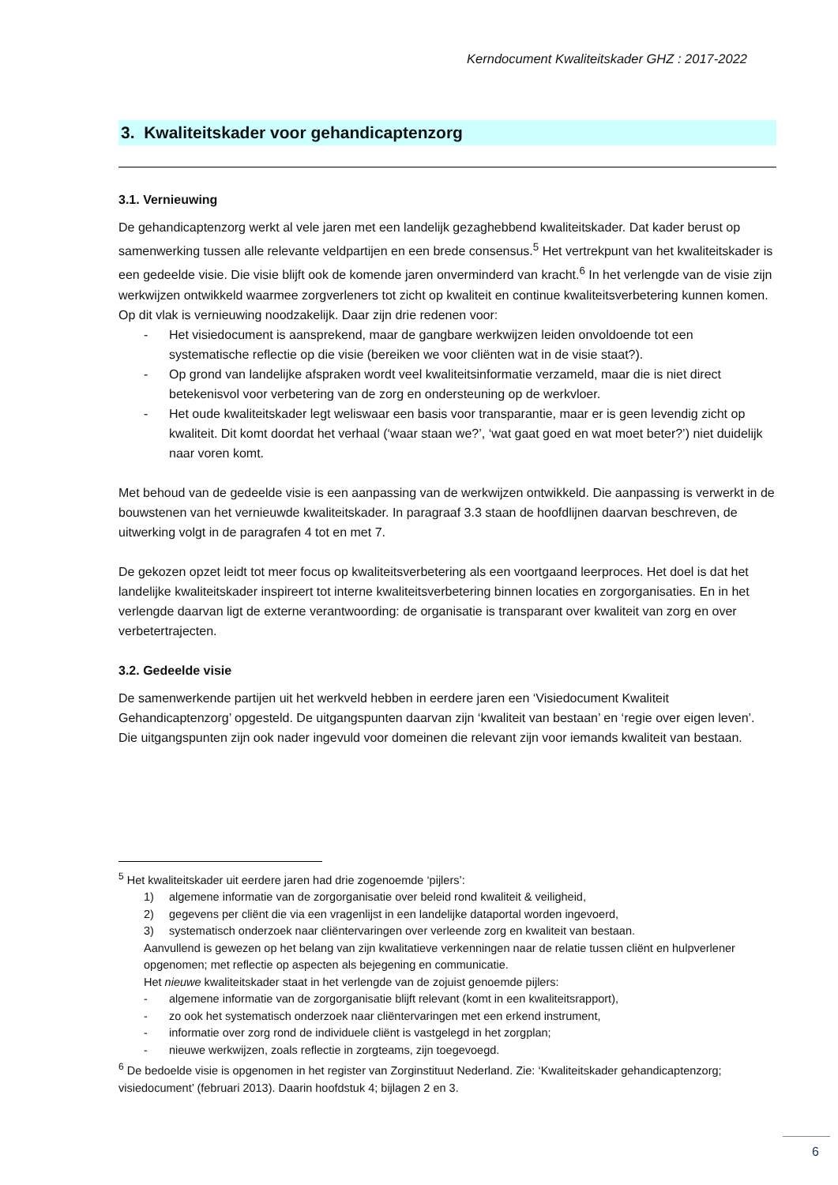Kerndocument Kwaliteitskader GHZ : 2017-2022
3. Kwaliteitskader voor gehandicaptenzorg
3.1. Vernieuwing
De gehandicaptenzorg werkt al vele jaren met een landelijk gezaghebbend kwaliteitskader. Dat kader berust op samenwerking tussen alle relevante veldpartijen en een brede consensus.<sup>5</sup> Het vertrekpunt van het kwaliteitskader is een gedeelde visie. Die visie blijft ook de komende jaren onverminderd van kracht.<sup>6</sup> In het verlengde van de visie zijn werkwijzen ontwikkeld waarmee zorgverleners tot zicht op kwaliteit en continue kwaliteitsverbetering kunnen komen. Op dit vlak is vernieuwing noodzakelijk. Daar zijn drie redenen voor:
- Het visiedocument is aansprekend, maar de gangbare werkwijzen leiden onvoldoende tot een systematische reflectie op die visie (bereiken we voor cliënten wat in de visie staat?).
- Op grond van landelijke afspraken wordt veel kwaliteitsinformatie verzameld, maar die is niet direct betekenisvol voor verbetering van de zorg en ondersteuning op de werkvloer.
- Het oude kwaliteitskader legt weliswaar een basis voor transparantie, maar er is geen levendig zicht op kwaliteit. Dit komt doordat het verhaal (‘waar staan we?’, ‘wat gaat goed en wat moet beter?’) niet duidelijk naar voren komt.
Met behoud van de gedeelde visie is een aanpassing van de werkwijzen ontwikkeld. Die aanpassing is verwerkt in de bouwstenen van het vernieuwde kwaliteitskader. In paragraaf 3.3 staan de hoofdlijnen daarvan beschreven, de uitwerking volgt in de paragrafen 4 tot en met 7.
De gekozen opzet leidt tot meer focus op kwaliteitsverbetering als een voortgaand leerproces. Het doel is dat het landelijke kwaliteitskader inspireert tot interne kwaliteitsverbetering binnen locaties en zorgorganisaties. En in het verlengde daarvan ligt de externe verantwoording: de organisatie is transparant over kwaliteit van zorg en over verbetertrajecten.
3.2. Gedeelde visie
De samenwerkende partijen uit het werkveld hebben in eerdere jaren een ‘Visiedocument Kwaliteit Gehandicaptenzorg’ opgesteld. De uitgangspunten daarvan zijn ‘kwaliteit van bestaan’ en ‘regie over eigen leven’. Die uitgangspunten zijn ook nader ingevuld voor domeinen die relevant zijn voor iemands kwaliteit van bestaan.
<sup>5</sup> Het kwaliteitskader uit eerdere jaren had drie zogenoemde ‘pijlers’:
1) algemene informatie van de zorgorganisatie over beleid rond kwaliteit & veiligheid,
2) gegevens per cliënt die via een vragenlijst in een landelijke dataportal worden ingevoerd,
3) systematisch onderzoek naar cliëntervaringen over verleende zorg en kwaliteit van bestaan.
Aanvullend is gewezen op het belang van zijn kwalitatieve verkenningen naar de relatie tussen cliënt en hulpverlener opgenomen; met reflectie op aspecten als bejegening en communicatie.
Het nieuwe kwaliteitskader staat in het verlengde van de zojuist genoemde pijlers:
- algemene informatie van de zorgorganisatie blijft relevant (komt in een kwaliteitsrapport),
- zo ook het systematisch onderzoek naar cliëntervaringen met een erkend instrument,
- informatie over zorg rond de individuele cliënt is vastgelegd in het zorgplan;
- nieuwe werkwijzen, zoals reflectie in zorgteams, zijn toegevoegd.
<sup>6</sup> De bedoelde visie is opgenomen in het register van Zorginstituut Nederland. Zie: ‘Kwaliteitskader gehandicaptenzorg; visiedocument’ (februari 2013). Daarin hoofdstuk 4; bijlagen 2 en 3.
6